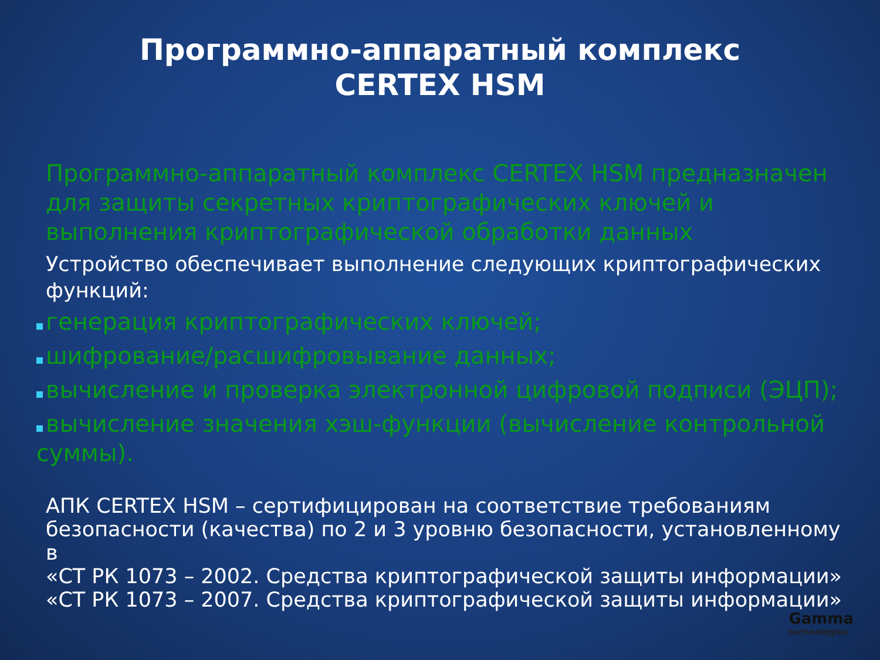Программно-аппаратный комплекс
CERTEX HSM
Программно-аппаратный комплекс CERTEX HSM предназначен для защиты секретных криптографических ключей и выполнения криптографической обработки данных
Устройство обеспечивает выполнение следующих криптографических функций:
генерация криптографических ключей;
шифрование/расшифровывание данных;
вычисление и проверка электронной цифровой подписи (ЭЦП);
вычисление значения хэш-функции (вычисление контрольной суммы).
АПК CERTEX HSM – сертифицирован на соответствие требованиям безопасности (качества) по 2 и 3 уровню безопасности, установленному в
«СТ РК 1073 – 2002. Средства криптографической защиты информации»
«СТ РК 1073 – 2007. Средства криптографической защиты информации»
Gamma
technologies